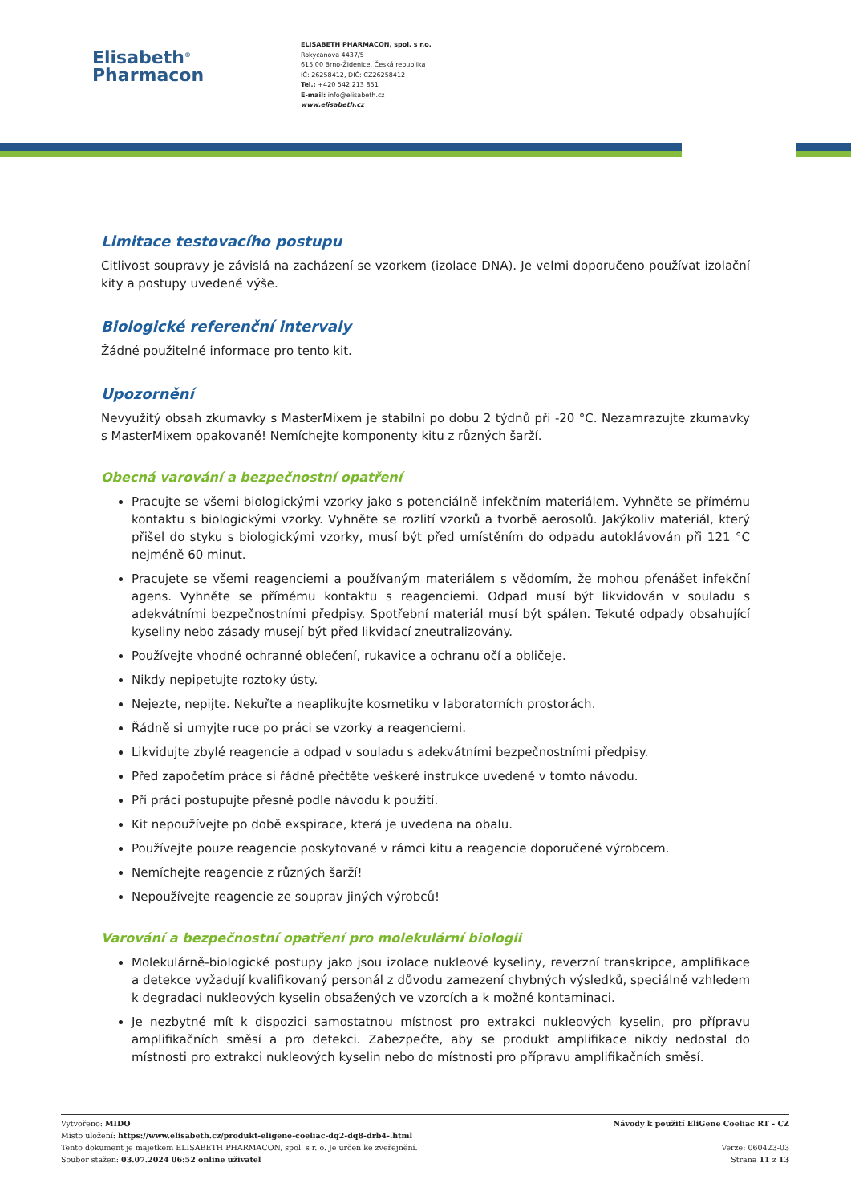Elisabeth<sup>®</sup>
Pharmacon
ELISABETH PHARMACON, spol. s r.o.
Rokycanova 4437/5
615 00 Brno-Židenice, Česká republika
IČ: 26258412, DIČ: CZ26258412
Tel.: +420 542 213 851
E-mail: info@elisabeth.cz
www.elisabeth.cz
Limitace testovacího postupu
Citlivost soupravy je závislá na zacházení se vzorkem (izolace DNA). Je velmi doporučeno používat izolační kity a postupy uvedené výše.
Biologické referenční intervaly
Žádné použitelné informace pro tento kit.
Upozornění
Nevyužitý obsah zkumavky s MasterMixem je stabilní po dobu 2 týdnů při -20 °C. Nezamrazujte zkumavky s MasterMixem opakovaně! Nemíchejte komponenty kitu z různých šarží.
Obecná varování a bezpečnostní opatření
Pracujte se všemi biologickými vzorky jako s potenciálně infekčním materiálem. Vyhněte se přímému kontaktu s biologickými vzorky. Vyhněte se rozlití vzorků a tvorbě aerosolů. Jakýkoliv materiál, který přišel do styku s biologickými vzorky, musí být před umístěním do odpadu autoklávován při 121 °C nejméně 60 minut.
Pracujete se všemi reagenciemi a používaným materiálem s vědomím, že mohou přenášet infekční agens. Vyhněte se přímému kontaktu s reagenciemi. Odpad musí být likvidován v souladu s adekvátními bezpečnostními předpisy. Spotřební materiál musí být spálen. Tekuté odpady obsahující kyseliny nebo zásady musejí být před likvidací zneutralizovány.
Používejte vhodné ochranné oblečení, rukavice a ochranu očí a obličeje.
Nikdy nepipetujte roztoky ústy.
Nejezte, nepijte. Nekuřte a neaplikujte kosmetiku v laboratorních prostorách.
Řádně si umyjte ruce po práci se vzorky a reagenciemi.
Likvidujte zbylé reagencie a odpad v souladu s adekvátními bezpečnostními předpisy.
Před započetím práce si řádně přečtěte veškeré instrukce uvedené v tomto návodu.
Při práci postupujte přesně podle návodu k použití.
Kit nepoužívejte po době exspirace, která je uvedena na obalu.
Používejte pouze reagencie poskytované v rámci kitu a reagencie doporučené výrobcem.
Nemíchejte reagencie z různých šarží!
Nepoužívejte reagencie ze souprav jiných výrobců!
Varování a bezpečnostní opatření pro molekulární biologii
Molekulárně-biologické postupy jako jsou izolace nukleové kyseliny, reverzní transkripce, amplifikace a detekce vyžadují kvalifikovaný personál z důvodu zamezení chybných výsledků, speciálně vzhledem k degradaci nukleových kyselin obsažených ve vzorcích a k možné kontaminaci.
Je nezbytné mít k dispozici samostatnou místnost pro extrakci nukleových kyselin, pro přípravu amplifikačních směsí a pro detekci. Zabezpečte, aby se produkt amplifikace nikdy nedostal do místnosti pro extrakci nukleových kyselin nebo do místnosti pro přípravu amplifikačních směsí.
Vytvořeno: MIDO
Místo uložení: https://www.elisabeth.cz/produkt-eligene-coeliac-dq2-dq8-drb4-.html
Tento dokument je majetkem ELISABETH PHARMACON, spol. s r. o. Je určen ke zveřejnění.
Soubor stažen: 03.07.2024 06:52 online uživatel
Návody k použití EliGene Coeliac RT - CZ
Verze: 060423-03
Strana 11 z 13